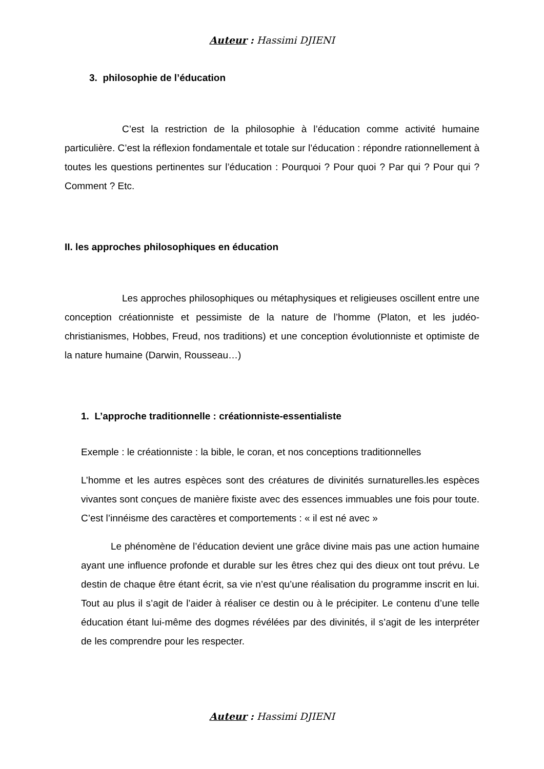Auteur : Hassimi DJIENI
3. philosophie de l’éducation
C’est la restriction de la philosophie à l’éducation comme activité humaine particulière. C’est la réflexion fondamentale et totale sur l’éducation : répondre rationnellement à toutes les questions pertinentes sur l’éducation : Pourquoi ? Pour quoi ? Par qui ? Pour qui ? Comment ? Etc.
II. les approches philosophiques en éducation
Les approches philosophiques ou métaphysiques et religieuses oscillent entre une conception créationniste et pessimiste de la nature de l’homme (Platon, et les judéo-christianismes, Hobbes, Freud, nos traditions) et une conception évolutionniste et optimiste de la nature humaine (Darwin, Rousseau…)
1. L’approche traditionnelle : créationniste-essentialiste
Exemple : le créationniste : la bible, le coran, et nos conceptions traditionnelles
L’homme et les autres espèces sont des créatures de divinités surnaturelles.les espèces vivantes sont conçues de manière fixiste avec des essences immuables une fois pour toute. C’est l’innéisme des caractères et comportements : « il est né avec »
Le phénomène de l’éducation devient une grâce divine mais pas une action humaine ayant une influence profonde et durable sur les êtres chez qui des dieux ont tout prévu. Le destin de chaque être étant écrit, sa vie n’est qu’une réalisation du programme inscrit en lui. Tout au plus il s’agit de l’aider à réaliser ce destin ou à le précipiter. Le contenu d’une telle éducation étant lui-même des dogmes révélées par des divinités, il s’agit de les interpréter de les comprendre pour les respecter.
Auteur : Hassimi DJIENI